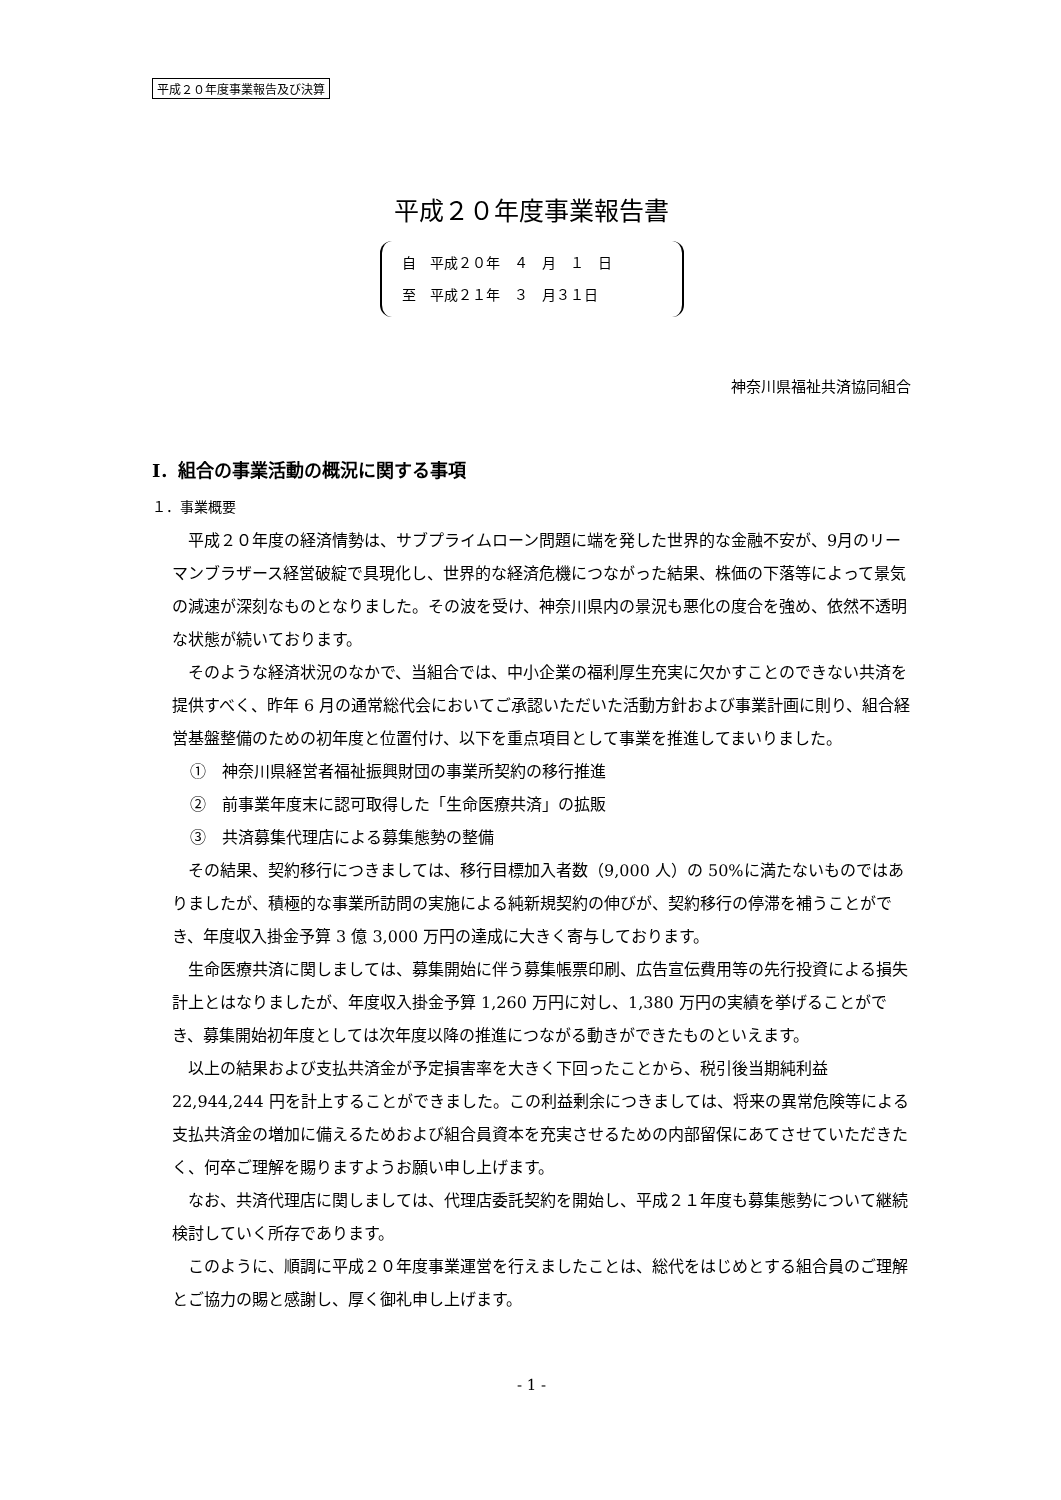平成２０年度事業報告及び決算
平成２０年度事業報告書
自　平成２０年　４　月　１　日
至　平成２１年　３　月３１日
神奈川県福祉共済協同組合
Ⅰ．組合の事業活動の概況に関する事項
１．事業概要
平成２０年度の経済情勢は、サブプライムローン問題に端を発した世界的な金融不安が、9月のリーマンブラザース経営破綻で具現化し、世界的な経済危機につながった結果、株価の下落等によって景気の減速が深刻なものとなりました。その波を受け、神奈川県内の景況も悪化の度合を強め、依然不透明な状態が続いております。
そのような経済状況のなかで、当組合では、中小企業の福利厚生充実に欠かすことのできない共済を提供すべく、昨年 6 月の通常総代会においてご承認いただいた活動方針および事業計画に則り、組合経営基盤整備のための初年度と位置付け、以下を重点項目として事業を推進してまいりました。
①　神奈川県経営者福祉振興財団の事業所契約の移行推進
②　前事業年度末に認可取得した「生命医療共済」の拡販
③　共済募集代理店による募集態勢の整備
その結果、契約移行につきましては、移行目標加入者数（9,000 人）の 50%に満たないものではありましたが、積極的な事業所訪問の実施による純新規契約の伸びが、契約移行の停滞を補うことができ、年度収入掛金予算 3 億 3,000 万円の達成に大きく寄与しております。
生命医療共済に関しましては、募集開始に伴う募集帳票印刷、広告宣伝費用等の先行投資による損失計上とはなりましたが、年度収入掛金予算 1,260 万円に対し、1,380 万円の実績を挙げることができ、募集開始初年度としては次年度以降の推進につながる動きができたものといえます。
以上の結果および支払共済金が予定損害率を大きく下回ったことから、税引後当期純利益 22,944,244 円を計上することができました。この利益剰余につきましては、将来の異常危険等による支払共済金の増加に備えるためおよび組合員資本を充実させるための内部留保にあてさせていただきたく、何卒ご理解を賜りますようお願い申し上げます。
なお、共済代理店に関しましては、代理店委託契約を開始し、平成２１年度も募集態勢について継続検討していく所存であります。
このように、順調に平成２０年度事業運営を行えましたことは、総代をはじめとする組合員のご理解とご協力の賜と感謝し、厚く御礼申し上げます。
- 1 -